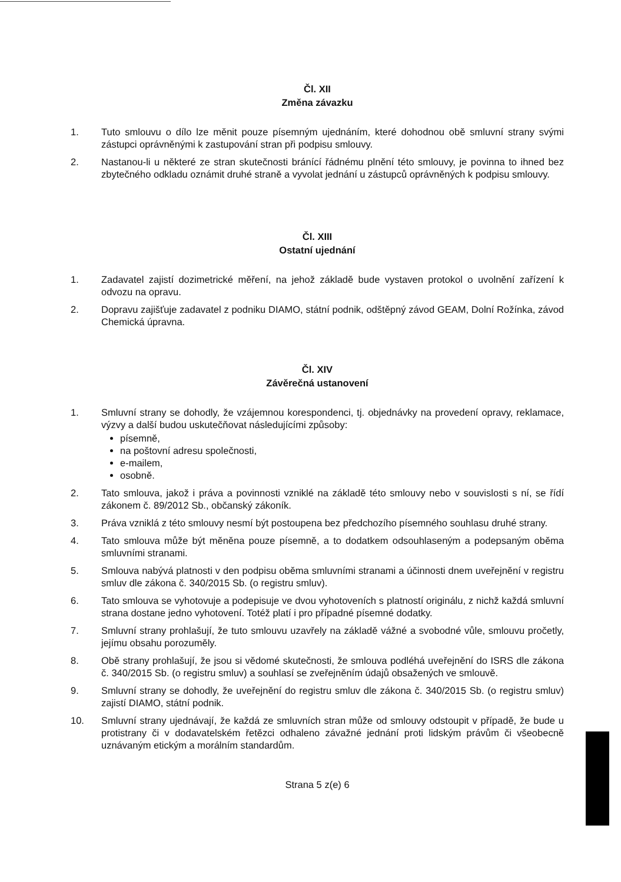Čl. XII
Změna závazku
1. Tuto smlouvu o dílo lze měnit pouze písemným ujednáním, které dohodnou obě smluvní strany svými zástupci oprávněnými k zastupování stran při podpisu smlouvy.
2. Nastanou-li u některé ze stran skutečnosti bránící řádnému plnění této smlouvy, je povinna to ihned bez zbytečného odkladu oznámit druhé straně a vyvolat jednání u zástupců oprávněných k podpisu smlouvy.
Čl. XIII
Ostatní ujednání
1. Zadavatel zajistí dozimetrické měření, na jehož základě bude vystaven protokol o uvolnění zařízení k odvozu na opravu.
2. Dopravu zajišťuje zadavatel z podniku DIAMO, státní podnik, odštěpný závod GEAM, Dolní Rožínka, závod Chemická úpravna.
Čl. XIV
Závěrečná ustanovení
1. Smluvní strany se dohodly, že vzájemnou korespondenci, tj. objednávky na provedení opravy, reklamace, výzvy a další budou uskutečňovat následujícími způsoby:
písemně,
na poštovní adresu společnosti,
e-mailem,
osobně.
2. Tato smlouva, jakož i práva a povinnosti vzniklé na základě této smlouvy nebo v souvislosti s ní, se řídí zákonem č. 89/2012 Sb., občanský zákoník.
3. Práva vzniklá z této smlouvy nesmí být postoupena bez předchozího písemného souhlasu druhé strany.
4. Tato smlouva může být měněna pouze písemně, a to dodatkem odsouhlaseným a podepsaným oběma smluvními stranami.
5. Smlouva nabývá platnosti v den podpisu oběma smluvními stranami a účinnosti dnem uveřejnění v registru smluv dle zákona č. 340/2015 Sb. (o registru smluv).
6. Tato smlouva se vyhotovuje a podepisuje ve dvou vyhotoveních s platností originálu, z nichž každá smluvní strana dostane jedno vyhotovení. Totéž platí i pro případné písemné dodatky.
7. Smluvní strany prohlašují, že tuto smlouvu uzavřely na základě vážné a svobodné vůle, smlouvu pročetly, jejímu obsahu porozuměly.
8. Obě strany prohlašují, že jsou si vědomé skutečnosti, že smlouva podléhá uveřejnění do ISRS dle zákona č. 340/2015 Sb. (o registru smluv) a souhlasí se zveřejněním údajů obsažených ve smlouvě.
9. Smluvní strany se dohodly, že uveřejnění do registru smluv dle zákona č. 340/2015 Sb. (o registru smluv) zajistí DIAMO, státní podnik.
10. Smluvní strany ujednávají, že každá ze smluvních stran může od smlouvy odstoupit v případě, že bude u protistrany či v dodavatelském řetězci odhaleno závažné jednání proti lidským právům či všeobecně uznávaným etickým a morálním standardům.
Strana 5 z(e) 6